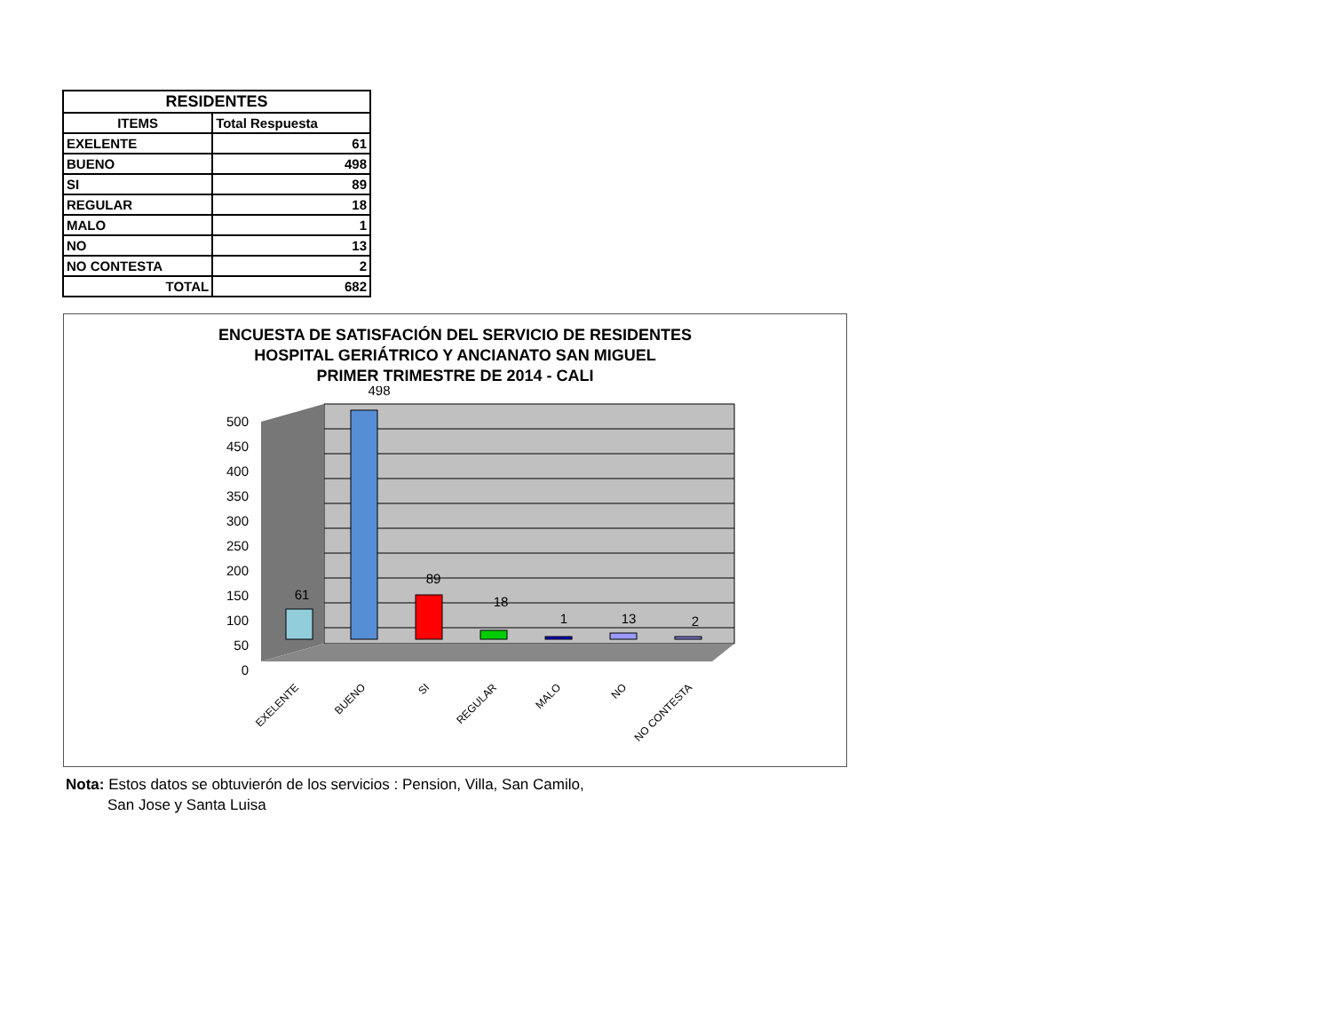| RESIDENTES | |
| --- | --- |
| ITEMS | Total Respuesta |
| EXELENTE | 61 |
| BUENO | 498 |
| SI | 89 |
| REGULAR | 18 |
| MALO | 1 |
| NO | 13 |
| NO CONTESTA | 2 |
| TOTAL | 682 |
ENCUESTA DE SATISFACIÓN DEL SERVICIO DE RESIDENTES
HOSPITAL GERIÁTRICO Y ANCIANATO SAN MIGUEL
PRIMER TRIMESTRE DE 2014 - CALI
500
450
400
350
300
250
200
150
100
50
0
61
498
89
18
1
13
2
EXELENTE
BUENO
SI
REGULAR
MALO
NO
NO CONTESTA
Nota: Estos datos se obtuvierón de los servicios : Pension, Villa, San Camilo,
San Jose y Santa Luisa